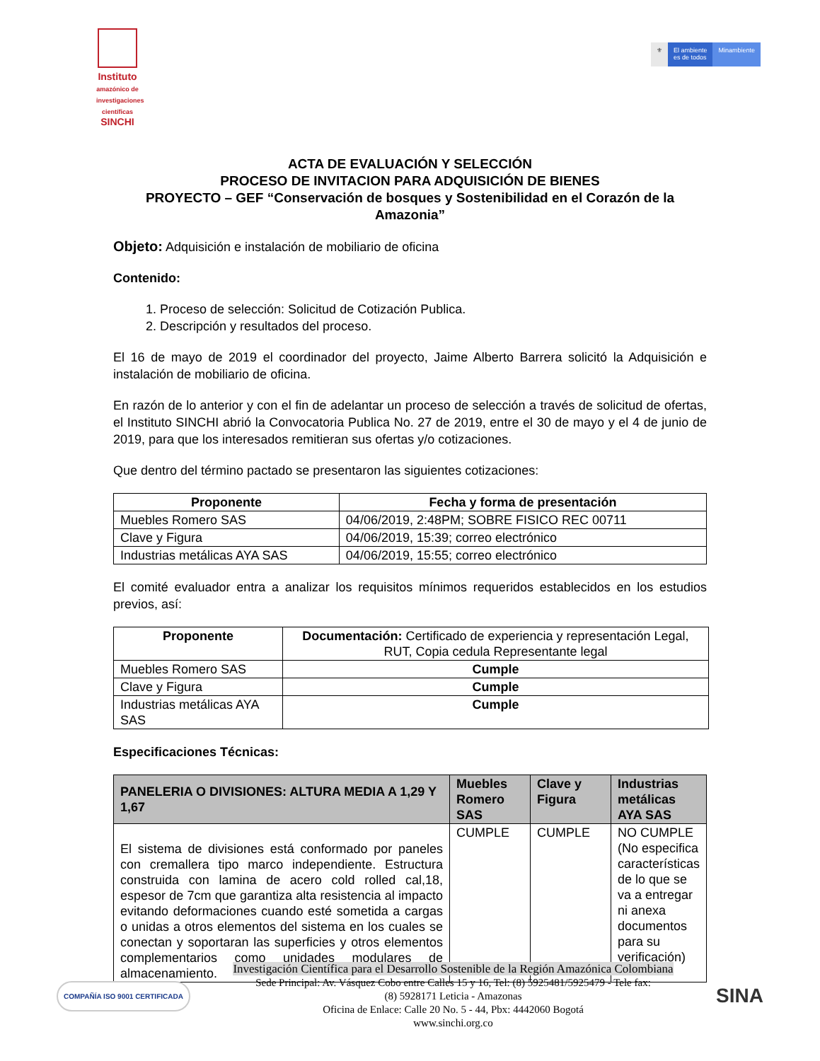Instituto
amazónico de investigaciones científicas
SINCHI
⚜ El ambiente
es de todos
Minambiente
ACTA DE EVALUACIÓN Y SELECCIÓN
PROCESO DE INVITACION PARA ADQUISICIÓN DE BIENES
PROYECTO – GEF “Conservación de bosques y Sostenibilidad en el Corazón de la Amazonia”
Objeto: Adquisición e instalación de mobiliario de oficina
Contenido:
1. Proceso de selección: Solicitud de Cotización Publica.
2. Descripción y resultados del proceso.
El 16 de mayo de 2019 el coordinador del proyecto, Jaime Alberto Barrera solicitó la Adquisición e instalación de mobiliario de oficina.
En razón de lo anterior y con el fin de adelantar un proceso de selección a través de solicitud de ofertas, el Instituto SINCHI abrió la Convocatoria Publica No. 27 de 2019, entre el 30 de mayo y el 4 de junio de 2019, para que los interesados remitieran sus ofertas y/o cotizaciones.
Que dentro del término pactado se presentaron las siguientes cotizaciones:
| Proponente | Fecha y forma de presentación |
| --- | --- |
| Muebles Romero SAS | 04/06/2019, 2:48PM; SOBRE FISICO REC 00711 |
| Clave y Figura | 04/06/2019, 15:39; correo electrónico |
| Industrias metálicas AYA SAS | 04/06/2019, 15:55; correo electrónico |
El comité evaluador entra a analizar los requisitos mínimos requeridos establecidos en los estudios previos, así:
| Proponente | Documentación: Certificado de experiencia y representación Legal, RUT, Copia cedula Representante legal |
| --- | --- |
| Muebles Romero SAS | Cumple |
| Clave y Figura | Cumple |
| Industrias metálicas AYA SAS | Cumple |
Especificaciones Técnicas:
| PANELERIA O DIVISIONES: ALTURA MEDIA A 1,29 Y 1,67 | Muebles Romero SAS | Clave y Figura | Industrias metálicas AYA SAS |
| --- | --- | --- | --- |
| El sistema de divisiones está conformado por paneles con cremallera tipo marco independiente. Estructura construida con lamina de acero cold rolled cal,18, espesor de 7cm que garantiza alta resistencia al impacto evitando deformaciones cuando esté sometida a cargas o unidas a otros elementos del sistema en los cuales se conectan y soportaran las superficies y otros elementos complementarios como unidades modulares de almacenamiento. | CUMPLE | CUMPLE | NO CUMPLE (No especifica características de lo que se va a entregar ni anexa documentos para su verificación) |
COMPAÑÍA ISO 9001 CERTIFICADA
Investigación Científica para el Desarrollo Sostenible de la Región Amazónica Colombiana
Sede Principal: Av. Vásquez Cobo entre Calles 15 y 16, Tel: (8) 5925481/5925479 - Tele fax:
(8) 5928171 Leticia - Amazonas
Oficina de Enlace: Calle 20 No. 5 - 44, Pbx: 4442060 Bogotá
www.sinchi.org.co
SINA